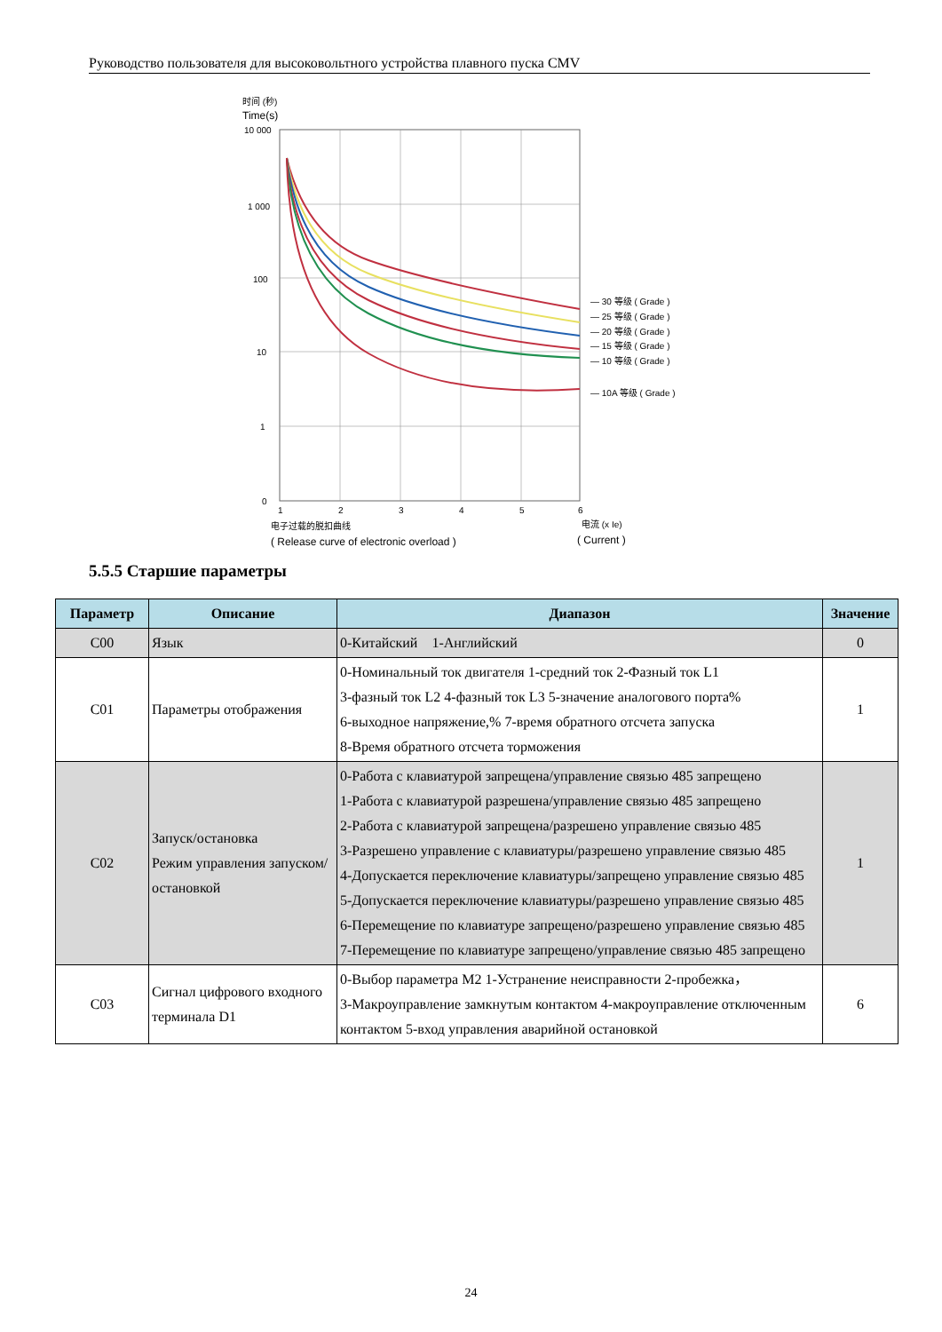Руководство пользователя для высоковольтного устройства плавного пуска CMV
时间 (秒)
Time(s)
10 000
1 000
100
10
1
0
— 30 等级 ( Grade )
— 25 等级 ( Grade )
— 20 等级 ( Grade )
— 15 等级 ( Grade )
— 10 等级 ( Grade )
— 10A 等级 ( Grade )
1
2
3
4
5
6
电子过载的脱扣曲线
电流 (x Ie)
( Release curve of electronic overload )
( Current )
5.5.5 Старшие параметры
| Параметр | Описание | Диапазон | Значение |
| --- | --- | --- | --- |
| C00 | Язык | 0-Китайский 1-Английский | 0 |
| C01 | Параметры отображения | 0-Номинальный ток двигателя 1-средний ток 2-Фазный ток L1 3-фазный ток L2 4-фазный ток L3 5-значение аналогового порта% 6-выходное напряжение,% 7-время обратного отсчета запуска 8-Время обратного отсчета торможения | 1 |
| C02 | Запуск/остановка Режим управления запуском/остановкой | 0-Работа с клавиатурой запрещена/управление связью 485 запрещено 1-Работа с клавиатурой разрешена/управление связью 485 запрещено 2-Работа с клавиатурой запрещена/разрешено управление связью 485 3-Разрешено управление с клавиатуры/разрешено управление связью 485 4-Допускается переключение клавиатуры/запрещено управление связью 485 5-Допускается переключение клавиатуры/разрешено управление связью 485 6-Перемещение по клавиатуре запрещено/разрешено управление связью 485 7-Перемещение по клавиатуре запрещено/управление связью 485 запрещено | 1 |
| C03 | Сигнал цифрового входного терминала D1 | 0-Выбор параметра M2 1-Устранение неисправности 2-пробежка， 3-Макроуправление замкнутым контактом 4-макроуправление отключенным контактом 5-вход управления аварийной остановкой | 6 |
24